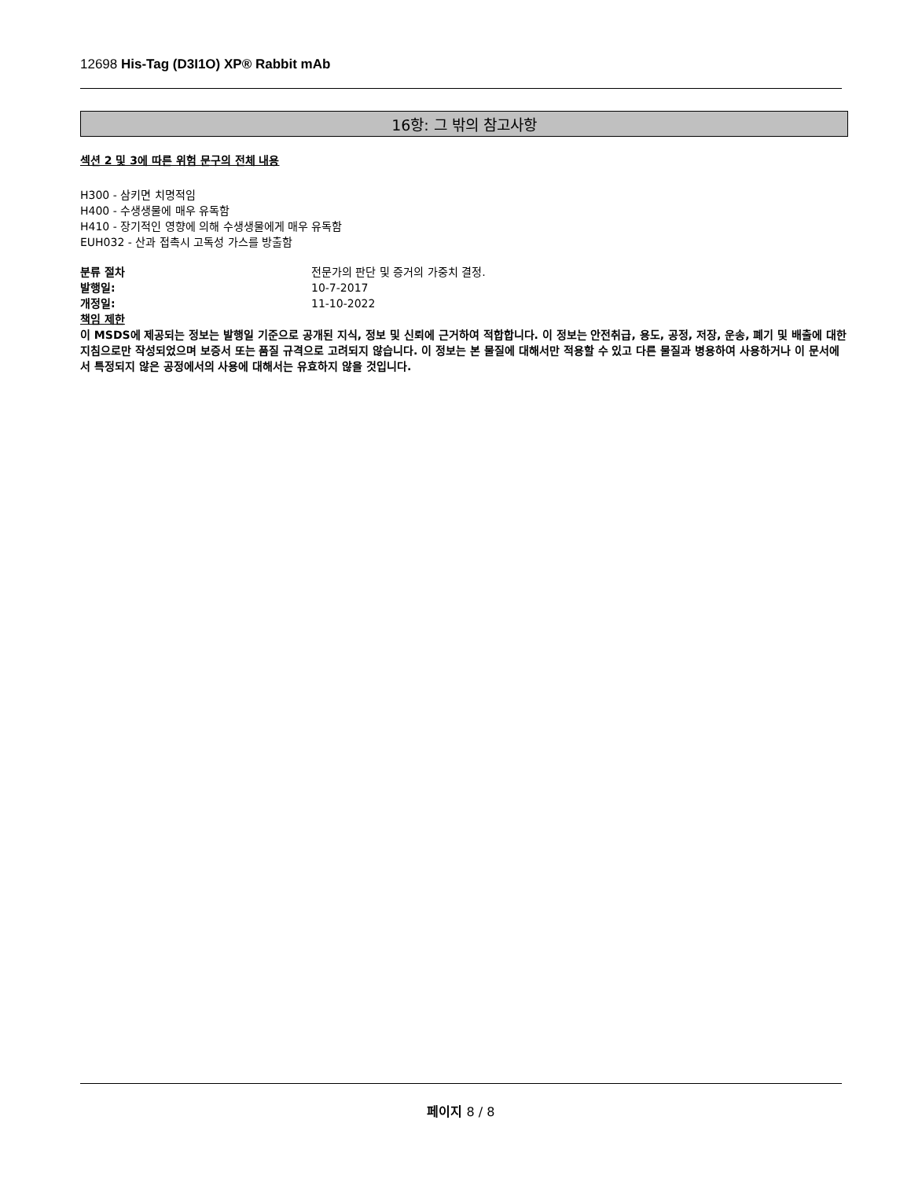12698 His-Tag (D3I1O) XP® Rabbit mAb
16항: 그 밖의 참고사항
섹션 2 및 3에 따른 위험 문구의 전체 내용
H300 - 삼키면 치명적임
H400 - 수생생물에 매우 유독함
H410 - 장기적인 영향에 의해 수생생물에게 매우 유독함
EUH032 - 산과 접촉시 고독성 가스를 방출함
분류 절차 전문가의 판단 및 증거의 가중치 결정.
발행일: 10-7-2017
개정일: 11-10-2022
책임 제한
이 MSDS에 제공되는 정보는 발행일 기준으로 공개된 지식, 정보 및 신뢰에 근거하여 적합합니다. 이 정보는 안전취급, 용도, 공정, 저장, 운송, 폐기 및 배출에 대한 지침으로만 작성되었으며 보증서 또는 품질 규격으로 고려되지 않습니다. 이 정보는 본 물질에 대해서만 적용할 수 있고 다른 물질과 병용하여 사용하거나 이 문서에서 특정되지 않은 공정에서의 사용에 대해서는 유효하지 않을 것입니다.
페이지 8 / 8